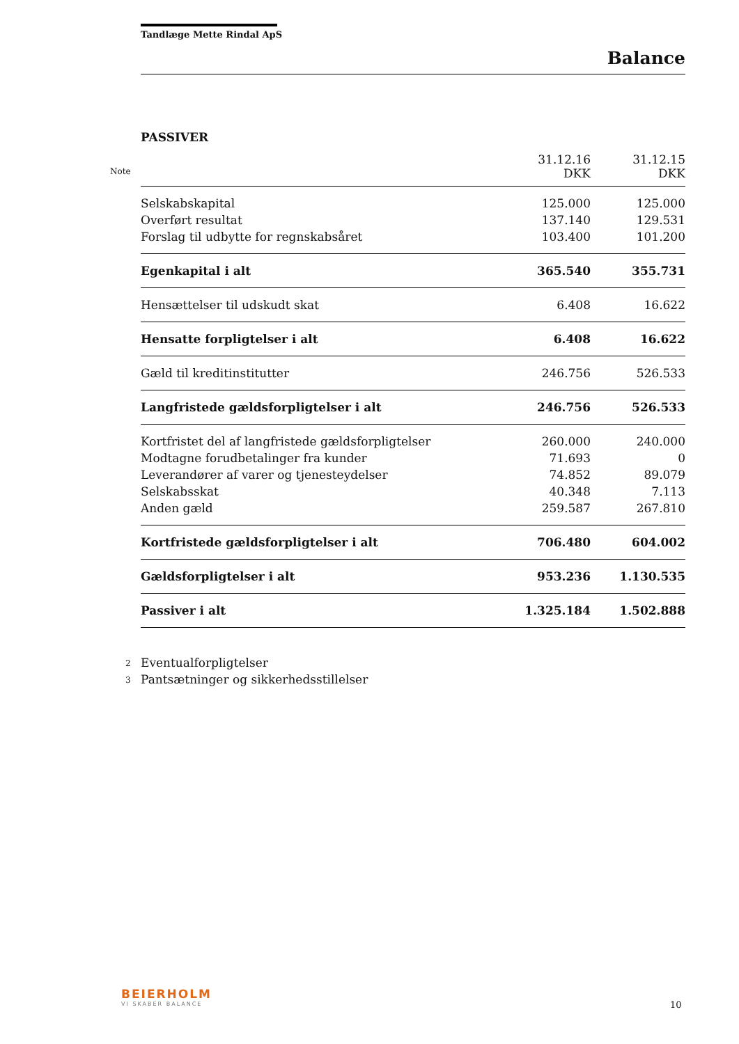Tandlæge Mette Rindal ApS
Balance
PASSIVER
| Note | 31.12.16 DKK | 31.12.15 DKK |
| --- | --- | --- |
| Selskabskapital | 125.000 | 125.000 |
| Overført resultat | 137.140 | 129.531 |
| Forslag til udbytte for regnskabsåret | 103.400 | 101.200 |
| Egenkapital i alt | 365.540 | 355.731 |
| Hensættelser til udskudt skat | 6.408 | 16.622 |
| Hensatte forpligtelser i alt | 6.408 | 16.622 |
| Gæld til kreditinstitutter | 246.756 | 526.533 |
| Langfristede gældsforpligtelser i alt | 246.756 | 526.533 |
| Kortfristet del af langfristede gældsforpligtelser | 260.000 | 240.000 |
| Modtagne forudbetalinger fra kunder | 71.693 | 0 |
| Leverandører af varer og tjenesteydelser | 74.852 | 89.079 |
| Selskabsskat | 40.348 | 7.113 |
| Anden gæld | 259.587 | 267.810 |
| Kortfristede gældsforpligtelser i alt | 706.480 | 604.002 |
| Gældsforpligtelser i alt | 953.236 | 1.130.535 |
| Passiver i alt | 1.325.184 | 1.502.888 |
2 Eventualforpligtelser
3 Pantsætninger og sikkerhedsstillelser
BEIERHOLM
VI SKABER BALANCE
10